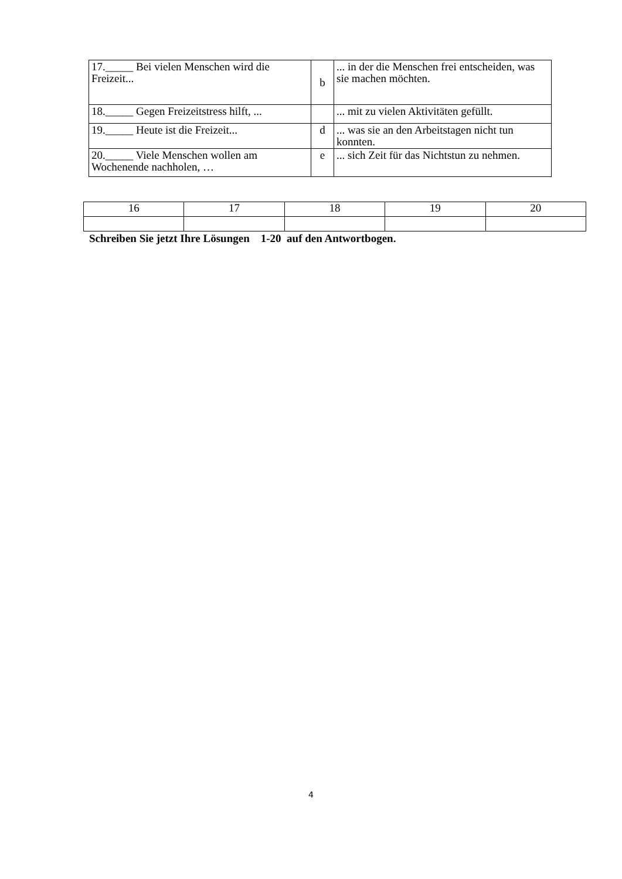| 17._____ Bei vielen Menschen wird die Freizeit... | b | ... in der die Menschen frei entscheiden, was sie machen möchten. |
| 18._____ Gegen Freizeitstress hilft, ... | | ... mit zu vielen Aktivitäten gefüllt. |
| 19._____ Heute ist die Freizeit... | d | ... was sie an den Arbeitstagen nicht tun konnten. |
| 20._____ Viele Menschen wollen am Wochenende nachholen, … | e | ... sich Zeit für das Nichtstun zu nehmen. |
| 16 | 17 | 18 | 19 | 20 |
Schreiben Sie jetzt Ihre Lösungen 1-20 auf den Antwortbogen.
4